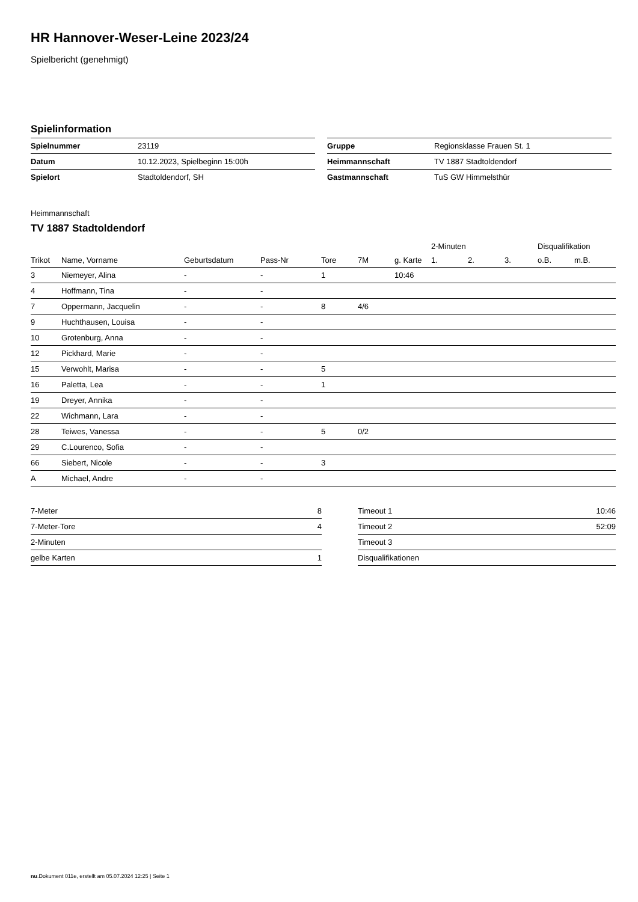HR Hannover-Weser-Leine 2023/24
Spielbericht (genehmigt)
Spielinformation
| Spielnummer | 23119 |
| Datum | 10.12.2023, Spielbeginn 15:00h |
| Spielort | Stadtoldendorf, SH |
| Gruppe | Regionsklasse Frauen St. 1 |
| Heimmannschaft | TV 1887 Stadtoldendorf |
| Gastmannschaft | TuS GW Himmelsthür |
Heimmannschaft
TV 1887 Stadtoldendorf
| | | | | | | | 2-Minuten | | | Disqualifikation | |
| --- | --- | --- | --- | --- | --- | --- | --- | --- | --- | --- | --- |
| Trikot | Name, Vorname | Geburtsdatum | Pass-Nr | Tore | 7M | g. Karte | 1. | 2. | 3. | o.B. | m.B. |
| 3 | Niemeyer, Alina | - | - | 1 | | 10:46 | | | | | |
| 4 | Hoffmann, Tina | - | - | | | | | | | | |
| 7 | Oppermann, Jacquelin | - | - | 8 | 4/6 | | | | | | |
| 9 | Huchthausen, Louisa | - | - | | | | | | | | |
| 10 | Grotenburg, Anna | - | - | | | | | | | | |
| 12 | Pickhard, Marie | - | - | | | | | | | | |
| 15 | Verwohlt, Marisa | - | - | 5 | | | | | | | |
| 16 | Paletta, Lea | - | - | 1 | | | | | | | |
| 19 | Dreyer, Annika | - | - | | | | | | | | |
| 22 | Wichmann, Lara | - | - | | | | | | | | |
| 28 | Teiwes, Vanessa | - | - | 5 | 0/2 | | | | | | |
| 29 | C.Lourenco, Sofia | - | - | | | | | | | | |
| 66 | Siebert, Nicole | - | - | 3 | | | | | | | |
| A | Michael, Andre | - | - | | | | | | | | |
| 7-Meter | 8 |
| 7-Meter-Tore | 4 |
| 2-Minuten | |
| gelbe Karten | 1 |
| Timeout 1 | 10:46 |
| Timeout 2 | 52:09 |
| Timeout 3 | |
| Disqualifikationen | |
nu.Dokument 011e, erstellt am 05.07.2024 12:25 | Seite 1